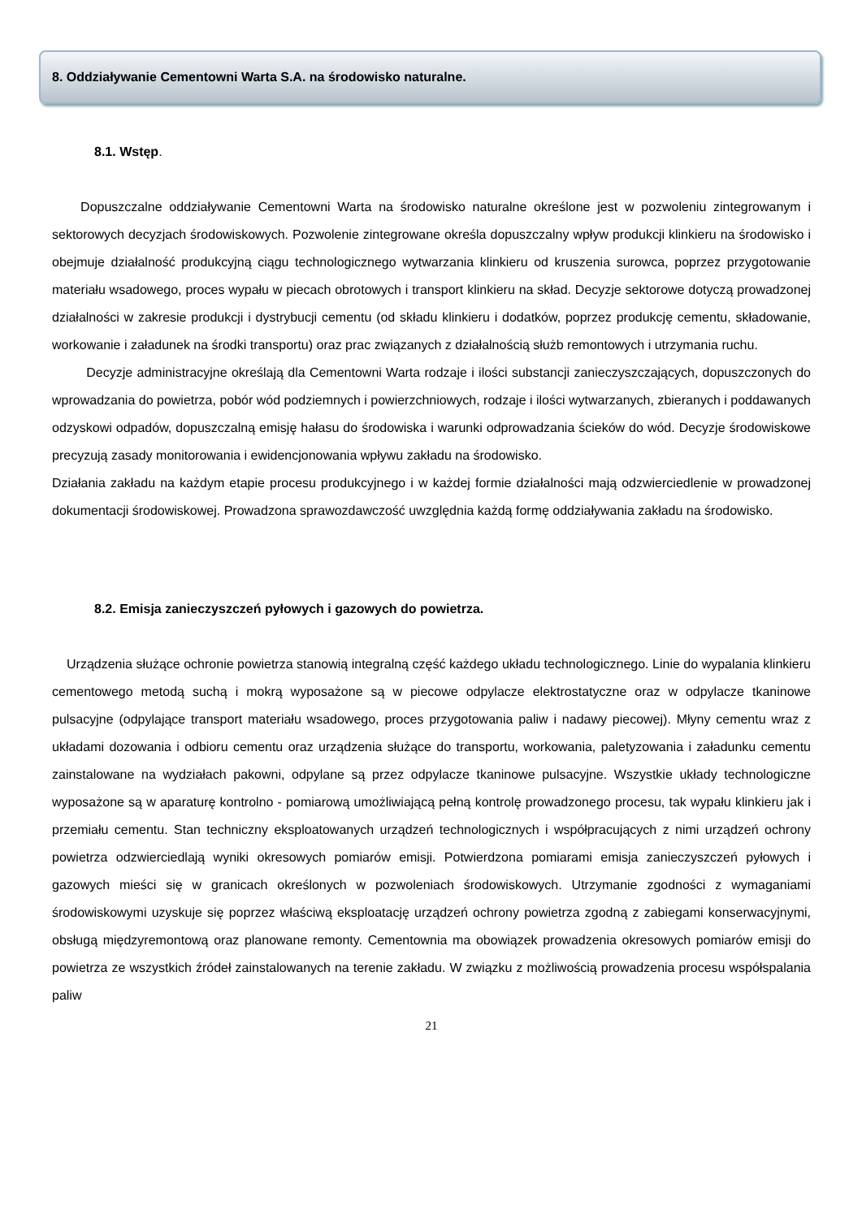8. Oddziaływanie Cementowni Warta S.A. na środowisko naturalne.
8.1. Wstęp.
Dopuszczalne oddziaływanie Cementowni Warta na środowisko naturalne określone jest w pozwoleniu zintegrowanym i sektorowych decyzjach środowiskowych. Pozwolenie zintegrowane określa dopuszczalny wpływ produkcji klinkieru na środowisko i obejmuje działalność produkcyjną ciągu technologicznego wytwarzania klinkieru od kruszenia surowca, poprzez przygotowanie materiału wsadowego, proces wypału w piecach obrotowych i transport klinkieru na skład. Decyzje sektorowe dotyczą prowadzonej działalności w zakresie produkcji i dystrybucji cementu (od składu klinkieru i dodatków, poprzez produkcję cementu, składowanie, workowanie i załadunek na środki transportu) oraz prac związanych z działalnością służb remontowych i utrzymania ruchu.
Decyzje administracyjne określają dla Cementowni Warta rodzaje i ilości substancji zanieczyszczających, dopuszczonych do wprowadzania do powietrza, pobór wód podziemnych i powierzchniowych, rodzaje i ilości wytwarzanych, zbieranych i poddawanych odzyskowi odpadów, dopuszczalną emisję hałasu do środowiska i warunki odprowadzania ścieków do wód. Decyzje środowiskowe precyzują zasady monitorowania i ewidencjonowania wpływu zakładu na środowisko.
Działania zakładu na każdym etapie procesu produkcyjnego i w każdej formie działalności mają odzwierciedlenie w prowadzonej dokumentacji środowiskowej. Prowadzona sprawozdawczość uwzględnia każdą formę oddziaływania zakładu na środowisko.
8.2. Emisja zanieczyszczeń pyłowych i gazowych do powietrza.
Urządzenia służące ochronie powietrza stanowią integralną część każdego układu technologicznego. Linie do wypalania klinkieru cementowego metodą suchą i mokrą wyposażone są w piecowe odpylacze elektrostatyczne oraz w odpylacze tkaninowe pulsacyjne (odpylające transport materiału wsadowego, proces przygotowania paliw i nadawy piecowej). Młyny cementu wraz z układami dozowania i odbioru cementu oraz urządzenia służące do transportu, workowania, paletyzowania i załadunku cementu zainstalowane na wydziałach pakowni, odpylane są przez odpylacze tkaninowe pulsacyjne. Wszystkie układy technologiczne wyposażone są w aparaturę kontrolno - pomiarową umożliwiającą pełną kontrolę prowadzonego procesu, tak wypału klinkieru jak i przemiału cementu. Stan techniczny eksploatowanych urządzeń technologicznych i współpracujących z nimi urządzeń ochrony powietrza odzwierciedlają wyniki okresowych pomiarów emisji. Potwierdzona pomiarami emisja zanieczyszczeń pyłowych i gazowych mieści się w granicach określonych w pozwoleniach środowiskowych. Utrzymanie zgodności z wymaganiami środowiskowymi uzyskuje się poprzez właściwą eksploatację urządzeń ochrony powietrza zgodną z zabiegami konserwacyjnymi, obsługą międzyremontową oraz planowane remonty. Cementownia ma obowiązek prowadzenia okresowych pomiarów emisji do powietrza ze wszystkich źródeł zainstalowanych na terenie zakładu. W związku z możliwością prowadzenia procesu współspalania paliw
21